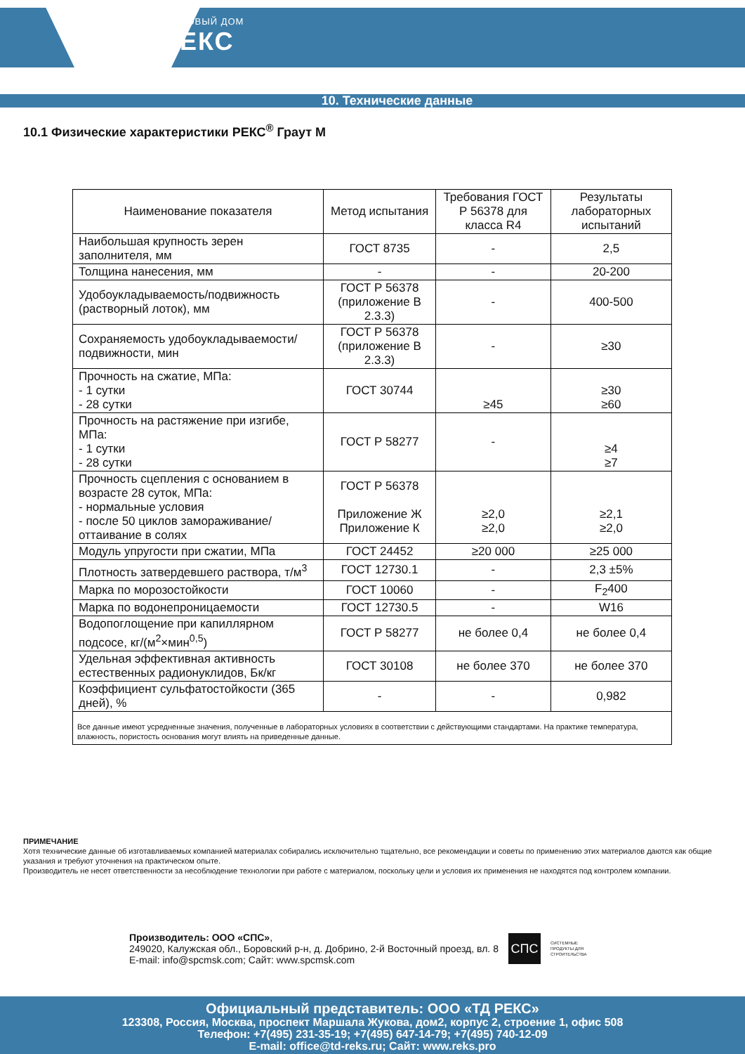ТОРГОВЫЙ ДОМ
РЕКС
10. Технические данные
10.1 Физические характеристики РЕКС<sup>®</sup> Граут М
| Наименование показателя | Метод испытания | Требования ГОСТ Р 56378 для класса R4 | Результаты лабораторных испытаний |
| --- | --- | --- | --- |
| Наибольшая крупность зерен заполнителя, мм | ГОСТ 8735 | - | 2,5 |
| Толщина нанесения, мм | - | - | 20-200 |
| Удобоукладываемость/подвижность (растворный лоток), мм | ГОСТ Р 56378 (приложение В 2.3.3) | - | 400-500 |
| Сохраняемость удобоукладываемости/подвижности, мин | ГОСТ Р 56378 (приложение В 2.3.3) | - | ≥30 |
| Прочность на сжатие, МПа: - 1 сутки - 28 сутки | ГОСТ 30744 | ≥45 | ≥30 ≥60 |
| Прочность на растяжение при изгибе, МПа: - 1 сутки - 28 сутки | ГОСТ Р 58277 | - | ≥4 ≥7 |
| Прочность сцепления с основанием в возрасте 28 суток, МПа: - нормальные условия - после 50 циклов замораживание/оттаивание в солях | ГОСТ Р 56378 Приложение Ж Приложение К | ≥2,0 ≥2,0 | ≥2,1 ≥2,0 |
| Модуль упругости при сжатии, МПа | ГОСТ 24452 | ≥20 000 | ≥25 000 |
| Плотность затвердевшего раствора, т/м<sup>3</sup> | ГОСТ 12730.1 | - | 2,3 ±5% |
| Марка по морозостойкости | ГОСТ 10060 | - | F<sub>2</sub>400 |
| Марка по водонепроницаемости | ГОСТ 12730.5 | - | W16 |
| Водопоглощение при капиллярном подсосе, кг/(м<sup>2</sup>×мин<sup>0,5</sup>) | ГОСТ Р 58277 | не более 0,4 | не более 0,4 |
| Удельная эффективная активность естественных радионуклидов, Бк/кг | ГОСТ 30108 | не более 370 | не более 370 |
| Коэффициент сульфатостойкости (365 дней), % | - | - | 0,982 |
| Все данные имеют усредненные значения, полученные в лабораторных условиях в соответствии с действующими стандартами. На практике температура, влажность, пористость основания могут влиять на приведенные данные. | | | |
ПРИМЕЧАНИЕ
Хотя технические данные об изготавливаемых компанией материалах собирались исключительно тщательно, все рекомендации и советы по применению этих материалов даются как общие указания и требуют уточнения на практическом опыте.
Производитель не несет ответственности за несоблюдение технологии при работе с материалом, поскольку цели и условия их применения не находятся под контролем компании.
Производитель: ООО «СПС»,
249020, Калужская обл., Боровский р-н, д. Добрино, 2-й Восточный проезд, вл. 8
E-mail: info@spcmsk.com; Сайт: www.spcmsk.com
СПС
СИСТЕМНЫЕ
ПРОДУКТЫ ДЛЯ
СТРОИТЕЛЬСТВА
Официальный представитель: ООО «ТД РЕКС»
123308, Россия, Москва, проспект Маршала Жукова, дом2, корпус 2, строение 1, офис 508
Телефон: +7(495) 231-35-19; +7(495) 647-14-79; +7(495) 740-12-09
E-mail: office@td-reks.ru; Сайт: www.reks.pro